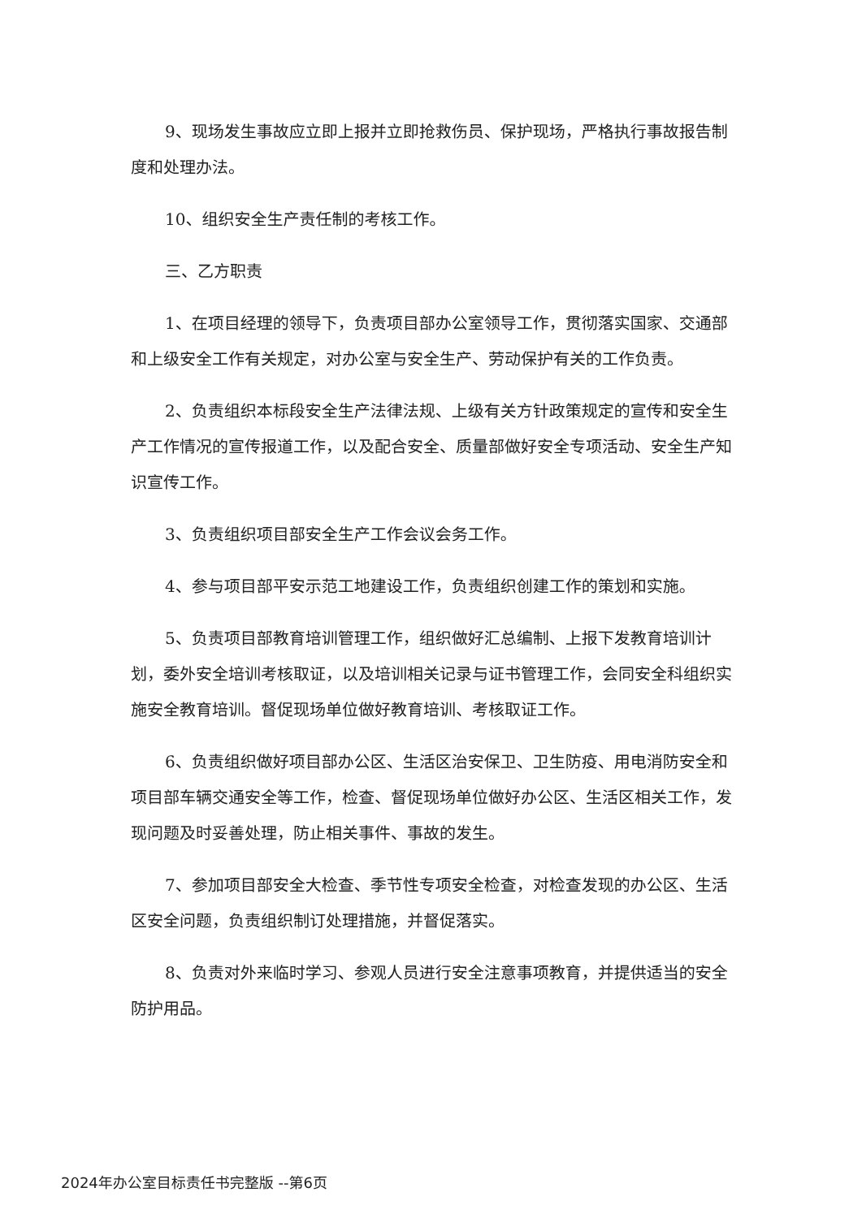9、现场发生事故应立即上报并立即抢救伤员、保护现场，严格执行事故报告制度和处理办法。
10、组织安全生产责任制的考核工作。
三、乙方职责
1、在项目经理的领导下，负责项目部办公室领导工作，贯彻落实国家、交通部和上级安全工作有关规定，对办公室与安全生产、劳动保护有关的工作负责。
2、负责组织本标段安全生产法律法规、上级有关方针政策规定的宣传和安全生产工作情况的宣传报道工作，以及配合安全、质量部做好安全专项活动、安全生产知识宣传工作。
3、负责组织项目部安全生产工作会议会务工作。
4、参与项目部平安示范工地建设工作，负责组织创建工作的策划和实施。
5、负责项目部教育培训管理工作，组织做好汇总编制、上报下发教育培训计划，委外安全培训考核取证，以及培训相关记录与证书管理工作，会同安全科组织实施安全教育培训。督促现场单位做好教育培训、考核取证工作。
6、负责组织做好项目部办公区、生活区治安保卫、卫生防疫、用电消防安全和项目部车辆交通安全等工作，检查、督促现场单位做好办公区、生活区相关工作，发现问题及时妥善处理，防止相关事件、事故的发生。
7、参加项目部安全大检查、季节性专项安全检查，对检查发现的办公区、生活区安全问题，负责组织制订处理措施，并督促落实。
8、负责对外来临时学习、参观人员进行安全注意事项教育，并提供适当的安全防护用品。
2024年办公室目标责任书完整版 --第6页